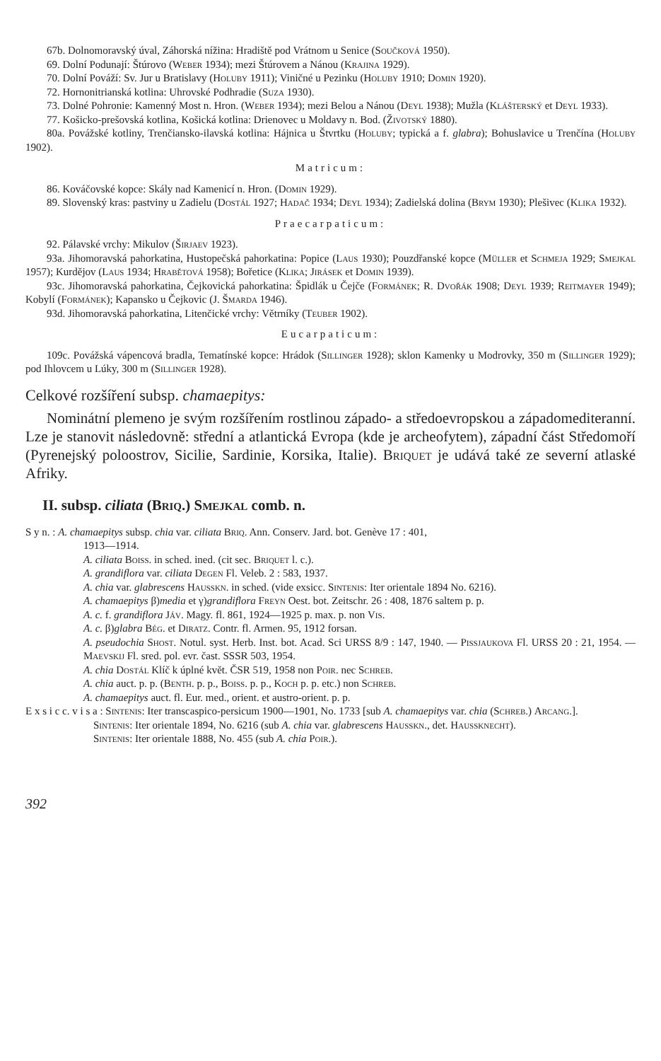67b. Dolnomoravský úval, Záhorská nížina: Hradiště pod Vrátnom u Senice (Součková 1950).
69. Dolní Podunají: Štúrovo (Weber 1934); mezi Štúrovem a Nánou (Krajina 1929).
70. Dolní Pováží: Sv. Jur u Bratislavy (Holuby 1911); Viničné u Pezinku (Holuby 1910; Domin 1920).
72. Hornonitrianská kotlina: Uhrovské Podhradie (Suza 1930).
73. Dolné Pohronie: Kamenný Most n. Hron. (Weber 1934); mezi Belou a Nánou (Deyl 1938); Mužla (Klášterský et Deyl 1933).
77. Košicko-prešovská kotlina, Košická kotlina: Drienovec u Moldavy n. Bod. (Životský 1880).
80a. Povážské kotliny, Trenčiansko-ilavská kotlina: Hájnica u Štvrtku (Holuby; typická a f. glabra); Bohuslavice u Trenčína (Holuby 1902).
Matricum:
86. Kováčovské kopce: Skály nad Kamenicí n. Hron. (Domin 1929).
89. Slovenský kras: pastviny u Zadielu (Dostál 1927; Hadač 1934; Deyl 1934); Zadielská dolina (Brym 1930); Plešivec (Klika 1932).
Praecarpaticum:
92. Pálavské vrchy: Mikulov (Širjaev 1923).
93a. Jihomoravská pahorkatina, Hustopečská pahorkatina: Popice (Laus 1930); Pouzdřanské kopce (Müller et Schmeja 1929; Smejkal 1957); Kurdějov (Laus 1934; Hrabětová 1958); Bořetice (Klika; Jirásek et Domin 1939).
93c. Jihomoravská pahorkatina, Čejkovická pahorkatina: Špidlák u Čejče (Formánek; R. Dvořák 1908; Deyl 1939; Reitmayer 1949); Kobylí (Formánek); Kapansko u Čejkovic (J. Šmarda 1946).
93d. Jihomoravská pahorkatina, Litenčické vrchy: Větrníky (Teuber 1902).
Eucarpaticum:
109c. Povážská vápencová bradla, Tematínské kopce: Hrádok (Sillinger 1928); sklon Kamenky u Modrovky, 350 m (Sillinger 1929); pod Ihlovcem u Lúky, 300 m (Sillinger 1928).
Celkové rozšíření subsp. chamaepitys:
Nominátní plemeno je svým rozšířením rostlinou západo- a středoevropskou a západomediteranní. Lze je stanovit následovně: střední a atlantická Evropa (kde je archeofytem), západní část Středomoří (Pyrenejský poloostrov, Sicilie, Sardinie, Korsika, Italie). Briquet je udává také ze severní atlaské Afriky.
II. subsp. ciliata (Briq.) Smejkal comb. n.
S y n. : A. chamaepitys subsp. chia var. ciliata Briq. Ann. Conserv. Jard. bot. Genève 17 : 401,
1913—1914.
A. ciliata Boiss. in sched. ined. (cit sec. Briquet l. c.).
A. grandiflora var. ciliata Degen Fl. Veleb. 2 : 583, 1937.
A. chia var. glabrescens Hausskn. in sched. (vide exsicc. Sintenis: Iter orientale 1894 No. 6216).
A. chamaepitys β)media et γ)grandiflora Freyn Oest. bot. Zeitschr. 26 : 408, 1876 saltem p. p.
A. c. f. grandiflora Jáv. Magy. fl. 861, 1924—1925 p. max. p. non Vis.
A. c. β)glabra Bég. et Diratz. Contr. fl. Armen. 95, 1912 forsan.
A. pseudochia Shost. Notul. syst. Herb. Inst. bot. Acad. Sci URSS 8/9 : 147, 1940. — Pissjaukova Fl. URSS 20 : 21, 1954. — Maevskij Fl. sred. pol. evr. čast. SSSR 503, 1954.
A. chia Dostál Klíč k úplné květ. ČSR 519, 1958 non Poir. nec Schreb.
A. chia auct. p. p. (Benth. p. p., Boiss. p. p., Koch p. p. etc.) non Schreb.
A. chamaepitys auct. fl. Eur. med., orient. et austro-orient. p. p.
E x s i c c. v i s a : Sintenis: Iter transcaspico-persicum 1900—1901, No. 1733 [sub A. chamaepitys var. chia (Schreb.) Arcang.].
Sintenis: Iter orientale 1894, No. 6216 (sub A. chia var. glabrescens Hausskn., det. Haussknecht).
Sintenis: Iter orientale 1888, No. 455 (sub A. chia Poir.).
392